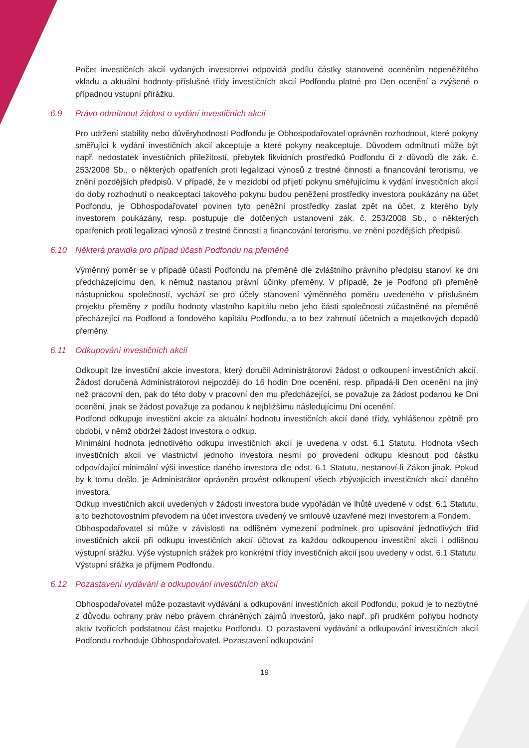Počet investičních akcií vydaných investorovi odpovídá podílu částky stanovené oceněním nepeněžitého vkladu a aktuální hodnoty příslušné třídy investičních akcií Podfondu platné pro Den ocenění a zvýšené o případnou vstupní přirážku.
6.9 Právo odmítnout žádost o vydání investičních akcií
Pro udržení stability nebo důvěryhodnosti Podfondu je Obhospodařovatel oprávněn rozhodnout, které pokyny směřující k vydání investičních akcií akceptuje a které pokyny neakceptuje. Důvodem odmítnutí může být např. nedostatek investičních příležitostí, přebytek likvidních prostředků Podfondu či z důvodů dle zák. č. 253/2008 Sb., o některých opatřeních proti legalizaci výnosů z trestné činnosti a financování terorismu, ve znění pozdějších předpisů. V případě, že v mezidobí od přijetí pokynu směřujícímu k vydání investičních akcií do doby rozhodnutí o neakceptaci takového pokynu budou peněžení prostředky investora poukázány na účet Podfondu, je Obhospodařovatel povinen tyto peněžní prostředky zaslat zpět na účet, z kterého byly investorem poukázány, resp. postupuje dle dotčených ustanovení zák. č. 253/2008 Sb., o některých opatřeních proti legalizaci výnosů z trestné činnosti a financování terorismu, ve znění pozdějších předpisů.
6.10 Některá pravidla pro případ účasti Podfondu na přeměně
Výměnný poměr se v případě účasti Podfondu na přeměně dle zvláštního právního předpisu stanoví ke dni předcházejícímu den, k němuž nastanou právní účinky přeměny. V případě, že je Podfond při přeměně nástupnickou společností, vychází se pro účely stanovení výměnného poměru uvedeného v příslušném projektu přeměny z podílu hodnoty vlastního kapitálu nebo jeho části společnosti zúčastněné na přeměně přecházející na Podfond a fondového kapitálu Podfondu, a to bez zahrnutí účetních a majetkových dopadů přeměny.
6.11 Odkupování investičních akcií
Odkoupit lze investiční akcie investora, který doručil Administrátorovi žádost o odkoupení investičních akcií. Žádost doručená Administrátorovi nejpozději do 16 hodin Dne ocenění, resp. připadá-li Den ocenění na jiný než pracovní den, pak do této doby v pracovní den mu předcházející, se považuje za žádost podanou ke Dni ocenění, jinak se žádost považuje za podanou k nejbližšímu následujícímu Dni ocenění.
Podfond odkupuje investiční akcie za aktuální hodnotu investičních akcií dané třídy, vyhlášenou zpětně pro období, v němž obdržel žádost investora o odkup.
Minimální hodnota jednotlivého odkupu investičních akcií je uvedena v odst. 6.1 Statutu. Hodnota všech investičních akcií ve vlastnictví jednoho investora nesmí po provedení odkupu klesnout pod částku odpovídající minimální výši investice daného investora dle odst. 6.1 Statutu, nestanoví-li Zákon jinak. Pokud by k tomu došlo, je Administrátor oprávněn provést odkoupení všech zbývajících investičních akcií daného investora.
Odkup investičních akcií uvedených v žádosti investora bude vypořádán ve lhůtě uvedené v odst. 6.1 Statutu, a to bezhotovostním převodem na účet investora uvedený ve smlouvě uzavřené mezi investorem a Fondem.
Obhospodařovatel si může v závislosti na odlišném vymezení podmínek pro upisování jednotlivých tříd investičních akcií při odkupu investičních akcií účtovat za každou odkoupenou investiční akcii i odlišnou výstupní srážku. Výše výstupních srážek pro konkrétní třídy investičních akcií jsou uvedeny v odst. 6.1 Statutu. Výstupní srážka je příjmem Podfondu.
6.12 Pozastavení vydávání a odkupování investičních akcií
Obhospodařovatel může pozastavit vydávání a odkupování investičních akcií Podfondu, pokud je to nezbytné z důvodu ochrany práv nebo právem chráněných zájmů investorů, jako např. při prudkém pohybu hodnoty aktiv tvořících podstatnou část majetku Podfondu. O pozastavení vydávání a odkupování investičních akcií Podfondu rozhoduje Obhospodařovatel. Pozastavení odkupování
19